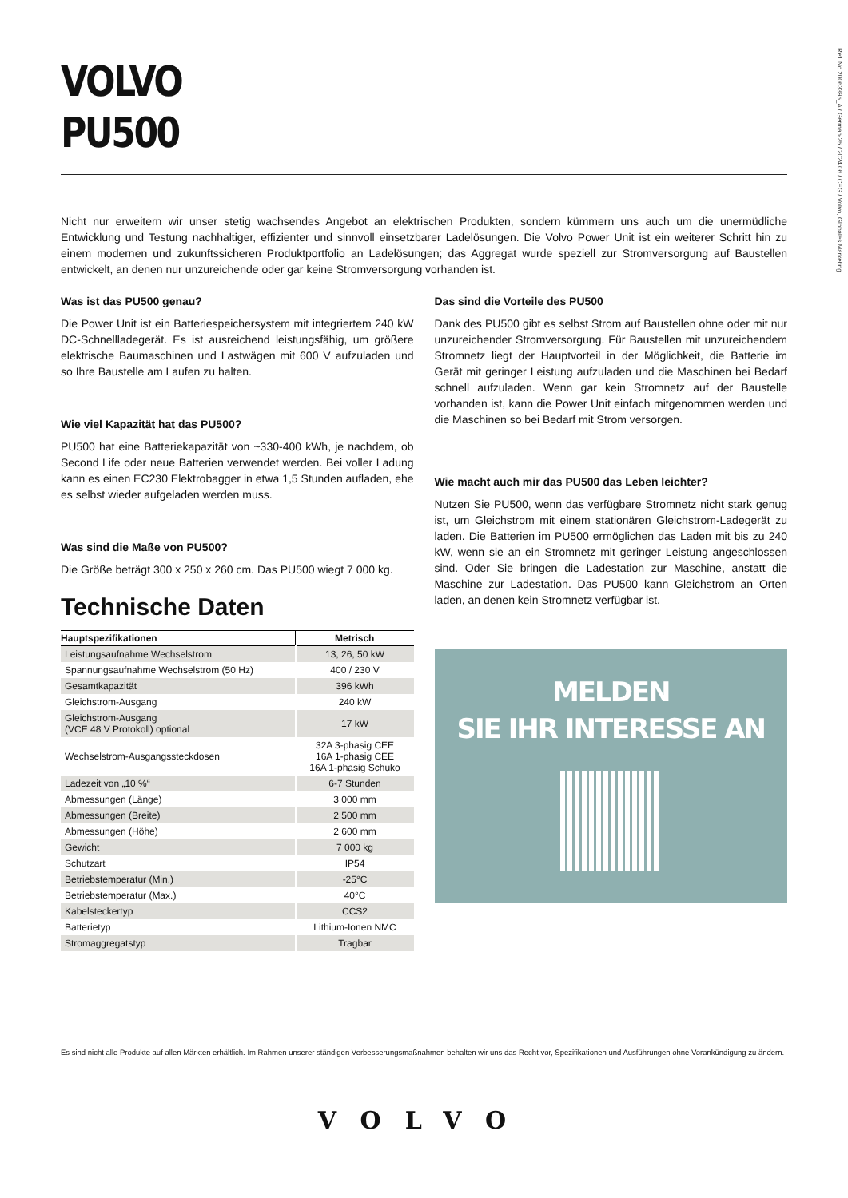Ref. No 20063395_A / German-25 / 2024.06 / CEG / Volvo, Globales Marketing
VOLVO
PU500
Nicht nur erweitern wir unser stetig wachsendes Angebot an elektrischen Produkten, sondern kümmern uns auch um die unermüdliche Entwicklung und Testung nachhaltiger, effizienter und sinnvoll einsetzbarer Ladelösungen. Die Volvo Power Unit ist ein weiterer Schritt hin zu einem modernen und zukunftssicheren Produktportfolio an Ladelösungen; das Aggregat wurde speziell zur Stromversorgung auf Baustellen entwickelt, an denen nur unzureichende oder gar keine Stromversorgung vorhanden ist.
Was ist das PU500 genau?
Die Power Unit ist ein Batteriespeichersystem mit integriertem 240 kW DC-Schnellladegerät. Es ist ausreichend leistungsfähig, um größere elektrische Baumaschinen und Lastwägen mit 600 V aufzuladen und so Ihre Baustelle am Laufen zu halten.
Wie viel Kapazität hat das PU500?
PU500 hat eine Batteriekapazität von ~330-400 kWh, je nachdem, ob Second Life oder neue Batterien verwendet werden. Bei voller Ladung kann es einen EC230 Elektrobagger in etwa 1,5 Stunden aufladen, ehe es selbst wieder aufgeladen werden muss.
Was sind die Maße von PU500?
Die Größe beträgt 300 x 250 x 260 cm. Das PU500 wiegt 7 000 kg.
Technische Daten
| Hauptspezifikationen | Metrisch |
| --- | --- |
| Leistungsaufnahme Wechselstrom | 13, 26, 50 kW |
| Spannungsaufnahme Wechselstrom (50 Hz) | 400 / 230 V |
| Gesamtkapazität | 396 kWh |
| Gleichstrom-Ausgang | 240 kW |
| Gleichstrom-Ausgang (VCE 48 V Protokoll) optional | 17 kW |
| Wechselstrom-Ausgangssteckdosen | 32A 3-phasig CEE 16A 1-phasig CEE 16A 1-phasig Schuko |
| Ladezeit von „10 %“ | 6-7 Stunden |
| Abmessungen (Länge) | 3 000 mm |
| Abmessungen (Breite) | 2 500 mm |
| Abmessungen (Höhe) | 2 600 mm |
| Gewicht | 7 000 kg |
| Schutzart | IP54 |
| Betriebstemperatur (Min.) | -25°C |
| Betriebstemperatur (Max.) | 40°C |
| Kabelsteckertyp | CCS2 |
| Batterietyp | Lithium-Ionen NMC |
| Stromaggregatstyp | Tragbar |
Das sind die Vorteile des PU500
Dank des PU500 gibt es selbst Strom auf Baustellen ohne oder mit nur unzureichender Stromversorgung. Für Baustellen mit unzureichendem Stromnetz liegt der Hauptvorteil in der Möglichkeit, die Batterie im Gerät mit geringer Leistung aufzuladen und die Maschinen bei Bedarf schnell aufzuladen. Wenn gar kein Stromnetz auf der Baustelle vorhanden ist, kann die Power Unit einfach mitgenommen werden und die Maschinen so bei Bedarf mit Strom versorgen.
Wie macht auch mir das PU500 das Leben leichter?
Nutzen Sie PU500, wenn das verfügbare Stromnetz nicht stark genug ist, um Gleichstrom mit einem stationären Gleichstrom-Ladegerät zu laden. Die Batterien im PU500 ermöglichen das Laden mit bis zu 240 kW, wenn sie an ein Stromnetz mit geringer Leistung angeschlossen sind. Oder Sie bringen die Ladestation zur Maschine, anstatt die Maschine zur Ladestation. Das PU500 kann Gleichstrom an Orten laden, an denen kein Stromnetz verfügbar ist.
MELDEN
SIE IHR INTERESSE AN
Es sind nicht alle Produkte auf allen Märkten erhältlich. Im Rahmen unserer ständigen Verbesserungsmaßnahmen behalten wir uns das Recht vor, Spezifikationen und Ausführungen ohne Vorankündigung zu ändern.
VOLVO